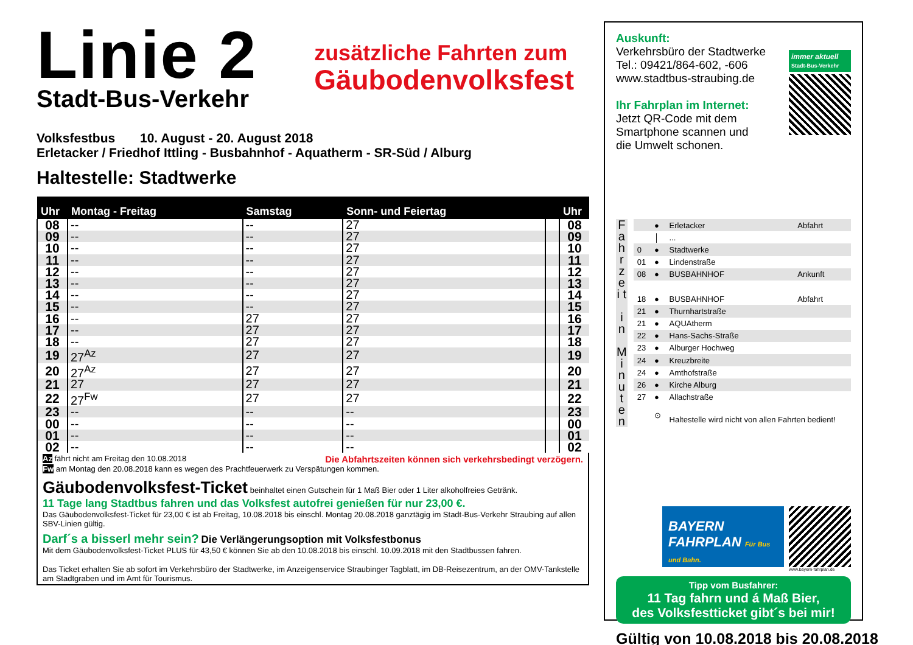Linie 2
Stadt-Bus-Verkehr
zusätzliche Fahrten zum
Gäubodenvolksfest
Volksfestbus 10. August - 20. August 2018
Erletacker / Friedhof Ittling - Busbahnhof - Aquatherm - SR-Süd / Alburg
Haltestelle: Stadtwerke
| Uhr | Montag - Freitag | Samstag | Sonn- und Feiertag | | Uhr |
| --- | --- | --- | --- | --- | --- |
| 08 | -- | -- | 27 | | 08 |
| 09 | -- | -- | 27 | | 09 |
| 10 | -- | -- | 27 | | 10 |
| 11 | -- | -- | 27 | | 11 |
| 12 | -- | -- | 27 | | 12 |
| 13 | -- | -- | 27 | | 13 |
| 14 | -- | -- | 27 | | 14 |
| 15 | -- | -- | 27 | | 15 |
| 16 | -- | 27 | 27 | | 16 |
| 17 | -- | 27 | 27 | | 17 |
| 18 | -- | 27 | 27 | | 18 |
| 19 | 27<sup>Az</sup> | 27 | 27 | | 19 |
| 20 | 27<sup>Az</sup> | 27 | 27 | | 20 |
| 21 | 27 | 27 | 27 | | 21 |
| 22 | 27<sup>Fw</sup> | 27 | 27 | | 22 |
| 23 | -- | -- | -- | | 23 |
| 00 | -- | -- | -- | | 00 |
| 01 | -- | -- | -- | | 01 |
| 02 | -- | -- | -- | | 02 |
Az fährt nicht am Freitag den 10.08.2018 Die Abfahrtszeiten können sich verkehrsbedingt verzögern.
Fw am Montag den 20.08.2018 kann es wegen des Prachtfeuerwerk zu Verspätungen kommen.
Gäubodenvolksfest-Ticket beinhaltet einen Gutschein für 1 Maß Bier oder 1 Liter alkoholfreies Getränk.
11 Tage lang Stadtbus fahren und das Volksfest autofrei genießen für nur 23,00 €.
Das Gäubodenvolksfest-Ticket für 23,00 € ist ab Freitag, 10.08.2018 bis einschl. Montag 20.08.2018 ganztägig im Stadt-Bus-Verkehr Straubing auf allen SBV-Linien gültig.
Darf´s a bisserl mehr sein? Die Verlängerungsoption mit Volksfestbonus
Mit dem Gäubodenvolksfest-Ticket PLUS für 43,50 € können Sie ab den 10.08.2018 bis einschl. 10.09.2018 mit den Stadtbussen fahren.
Das Ticket erhalten Sie ab sofort im Verkehrsbüro der Stadtwerke, im Anzeigenservice Straubinger Tagblatt, im DB-Reisezentrum, an der OMV-Tankstelle am Stadtgraben und im Amt für Tourismus.
Auskunft:
Verkehrsbüro der Stadtwerke
Tel.: 09421/864-602, -606
www.stadtbus-straubing.de
Ihr Fahrplan im Internet:
Jetzt QR-Code mit dem
Smartphone scannen und
die Umwelt schonen.
immer aktuell
Stadt-Bus-Verkehr
F a h r z e i t
i n
M i n u t e n
| | ● | Erletacker | Abfahrt |
| | │ | ... | |
| 0 | ● | Stadtwerke | |
| 01 | ● | Lindenstraße | |
| 08 | ● | BUSBAHNHOF | Ankunft |
| 18 | ● | BUSBAHNHOF | Abfahrt |
| 21 | ● | Thurnhartstraße | |
| 21 | ● | AQUAtherm | |
| 22 | ● | Hans-Sachs-Straße | |
| 23 | ● | Alburger Hochweg | |
| 24 | ● | Kreuzbreite | |
| 24 | ● | Amthofstraße | |
| 26 | ● | Kirche Alburg | |
| 27 | ● | Allachstraße | |
| | ⊙ | Haltestelle wird nicht von allen Fahrten bedient! | |
BAYERN
FAHRPLAN Für Bus und Bahn.
www.bayern-fahrplan.de
Tipp vom Busfahrer:
11 Tag fahrn und á Maß Bier,
des Volksfestticket gibt´s bei mir!
Gültig von 10.08.2018 bis 20.08.2018